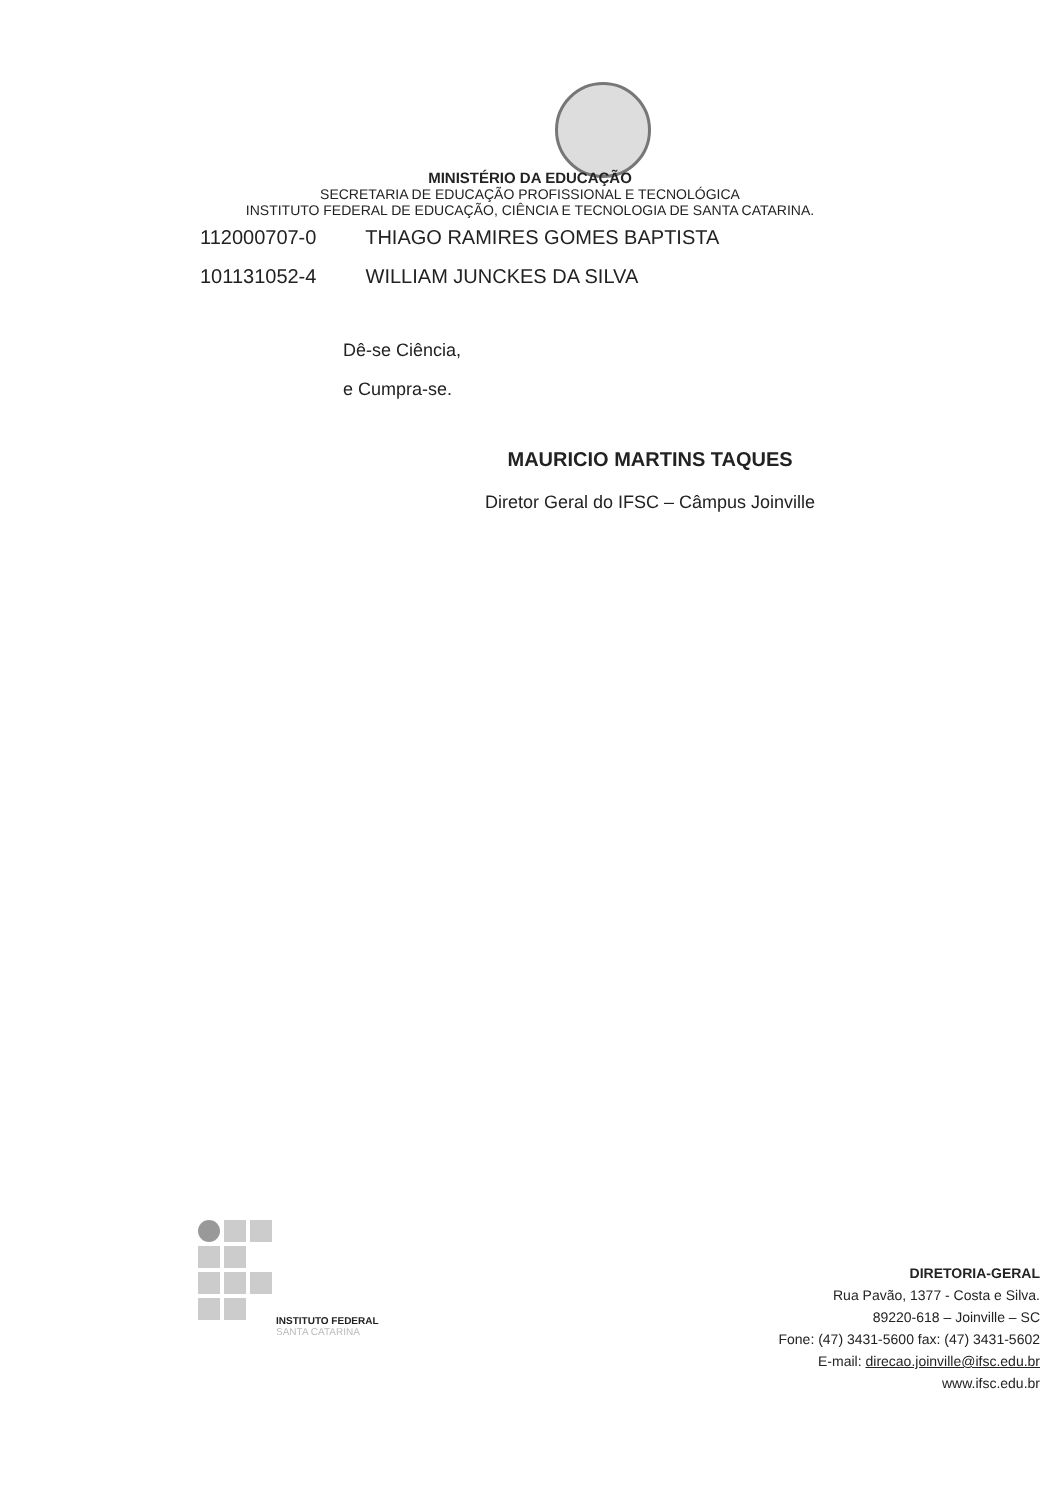MINISTÉRIO DA EDUCAÇÃO
SECRETARIA DE EDUCAÇÃO PROFISSIONAL E TECNOLÓGICA
INSTITUTO FEDERAL DE EDUCAÇÃO, CIÊNCIA E TECNOLOGIA DE SANTA CATARINA.
112000707-0 THIAGO RAMIRES GOMES BAPTISTA
101131052-4 WILLIAM JUNCKES DA SILVA
Dê-se Ciência,
e Cumpra-se.
MAURICIO MARTINS TAQUES
Diretor Geral do IFSC – Câmpus Joinville
INSTITUTO FEDERAL
SANTA CATARINA
DIRETORIA-GERAL
Rua Pavão, 1377 - Costa e Silva.
89220-618 – Joinville – SC
Fone: (47) 3431-5600 fax: (47) 3431-5602
E-mail: direcao.joinville@ifsc.edu.br
www.ifsc.edu.br